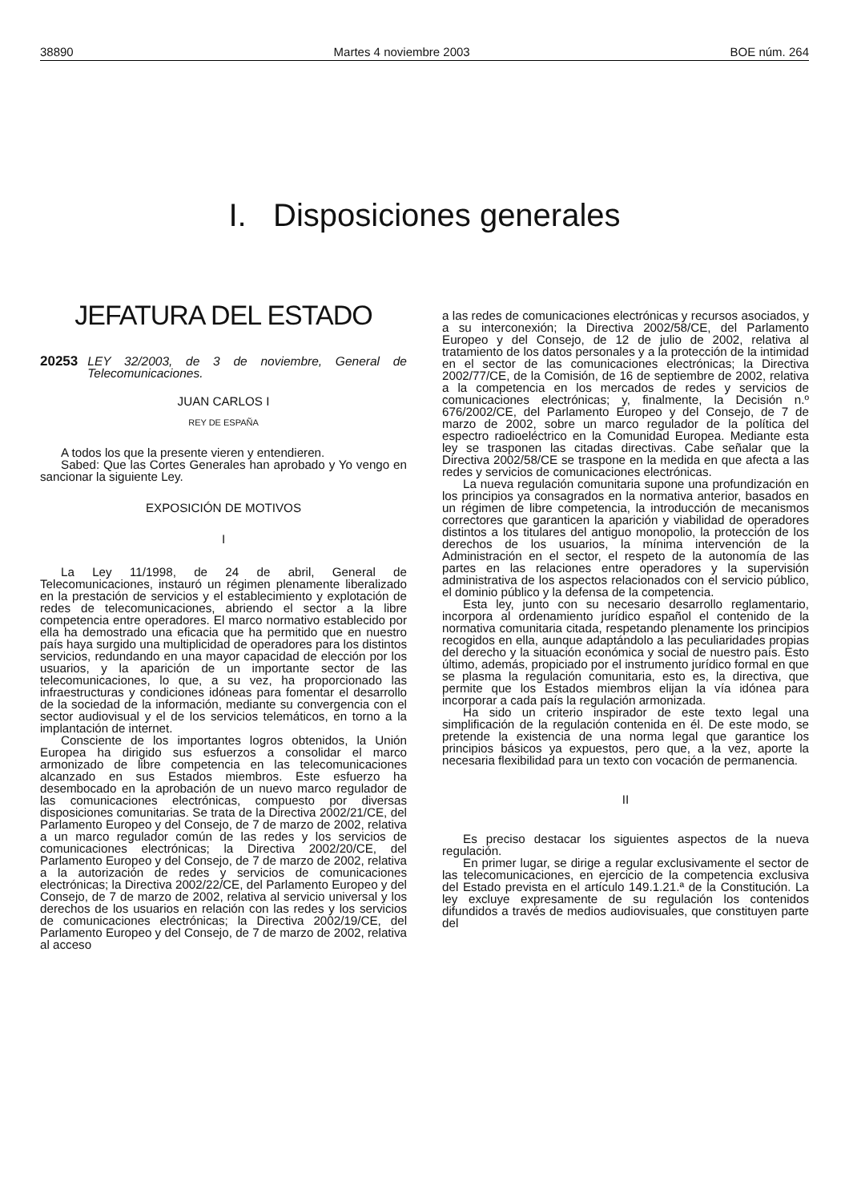38890 Martes 4 noviembre 2003 BOE núm. 264
I. Disposiciones generales
JEFATURA DEL ESTADO
20253 LEY 32/2003, de 3 de noviembre, General de Telecomunicaciones.
JUAN CARLOS I
REY DE ESPAÑA
A todos los que la presente vieren y entendieren.
Sabed: Que las Cortes Generales han aprobado y Yo vengo en sancionar la siguiente Ley.
EXPOSICIÓN DE MOTIVOS
I
La Ley 11/1998, de 24 de abril, General de Telecomunicaciones, instauró un régimen plenamente liberalizado en la prestación de servicios y el establecimiento y explotación de redes de telecomunicaciones, abriendo el sector a la libre competencia entre operadores. El marco normativo establecido por ella ha demostrado una eficacia que ha permitido que en nuestro país haya surgido una multiplicidad de operadores para los distintos servicios, redundando en una mayor capacidad de elección por los usuarios, y la aparición de un importante sector de las telecomunicaciones, lo que, a su vez, ha proporcionado las infraestructuras y condiciones idóneas para fomentar el desarrollo de la sociedad de la información, mediante su convergencia con el sector audiovisual y el de los servicios telemáticos, en torno a la implantación de internet.
Consciente de los importantes logros obtenidos, la Unión Europea ha dirigido sus esfuerzos a consolidar el marco armonizado de libre competencia en las telecomunicaciones alcanzado en sus Estados miembros. Este esfuerzo ha desembocado en la aprobación de un nuevo marco regulador de las comunicaciones electrónicas, compuesto por diversas disposiciones comunitarias. Se trata de la Directiva 2002/21/CE, del Parlamento Europeo y del Consejo, de 7 de marzo de 2002, relativa a un marco regulador común de las redes y los servicios de comunicaciones electrónicas; la Directiva 2002/20/CE, del Parlamento Europeo y del Consejo, de 7 de marzo de 2002, relativa a la autorización de redes y servicios de comunicaciones electrónicas; la Directiva 2002/22/CE, del Parlamento Europeo y del Consejo, de 7 de marzo de 2002, relativa al servicio universal y los derechos de los usuarios en relación con las redes y los servicios de comunicaciones electrónicas; la Directiva 2002/19/CE, del Parlamento Europeo y del Consejo, de 7 de marzo de 2002, relativa al acceso
a las redes de comunicaciones electrónicas y recursos asociados, y a su interconexión; la Directiva 2002/58/CE, del Parlamento Europeo y del Consejo, de 12 de julio de 2002, relativa al tratamiento de los datos personales y a la protección de la intimidad en el sector de las comunicaciones electrónicas; la Directiva 2002/77/CE, de la Comisión, de 16 de septiembre de 2002, relativa a la competencia en los mercados de redes y servicios de comunicaciones electrónicas; y, finalmente, la Decisión n.º 676/2002/CE, del Parlamento Europeo y del Consejo, de 7 de marzo de 2002, sobre un marco regulador de la política del espectro radioeléctrico en la Comunidad Europea. Mediante esta ley se trasponen las citadas directivas. Cabe señalar que la Directiva 2002/58/CE se traspone en la medida en que afecta a las redes y servicios de comunicaciones electrónicas.
La nueva regulación comunitaria supone una profundización en los principios ya consagrados en la normativa anterior, basados en un régimen de libre competencia, la introducción de mecanismos correctores que garanticen la aparición y viabilidad de operadores distintos a los titulares del antiguo monopolio, la protección de los derechos de los usuarios, la mínima intervención de la Administración en el sector, el respeto de la autonomía de las partes en las relaciones entre operadores y la supervisión administrativa de los aspectos relacionados con el servicio público, el dominio público y la defensa de la competencia.
Esta ley, junto con su necesario desarrollo reglamentario, incorpora al ordenamiento jurídico español el contenido de la normativa comunitaria citada, respetando plenamente los principios recogidos en ella, aunque adaptándolo a las peculiaridades propias del derecho y la situación económica y social de nuestro país. Esto último, además, propiciado por el instrumento jurídico formal en que se plasma la regulación comunitaria, esto es, la directiva, que permite que los Estados miembros elijan la vía idónea para incorporar a cada país la regulación armonizada.
Ha sido un criterio inspirador de este texto legal una simplificación de la regulación contenida en él. De este modo, se pretende la existencia de una norma legal que garantice los principios básicos ya expuestos, pero que, a la vez, aporte la necesaria flexibilidad para un texto con vocación de permanencia.
II
Es preciso destacar los siguientes aspectos de la nueva regulación.
En primer lugar, se dirige a regular exclusivamente el sector de las telecomunicaciones, en ejercicio de la competencia exclusiva del Estado prevista en el artículo 149.1.21.ª de la Constitución. La ley excluye expresamente de su regulación los contenidos difundidos a través de medios audiovisuales, que constituyen parte del